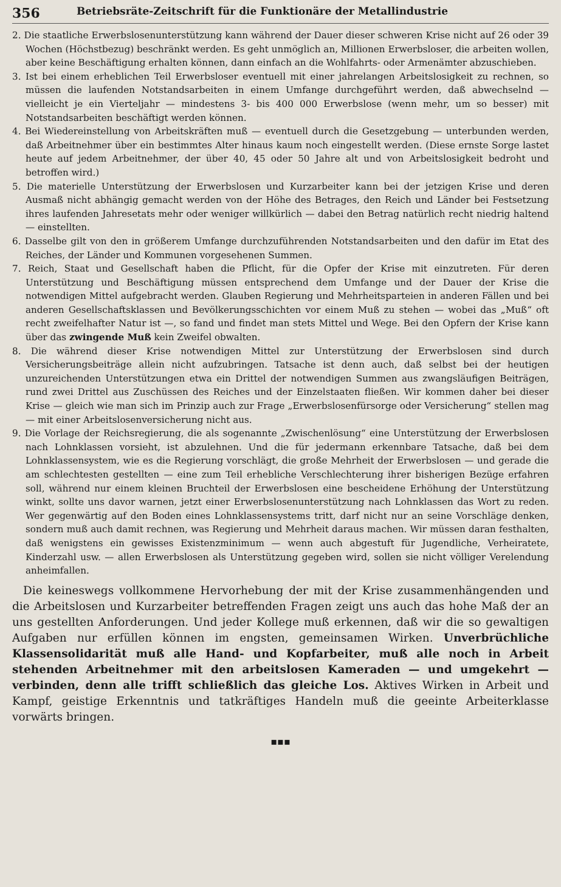356 Betriebsräte-Zeitschrift für die Funktionäre der Metallindustrie
2. Die staatliche Erwerbslosenunterstützung kann während der Dauer dieser schweren Krise nicht auf 26 oder 39 Wochen (Höchstbezug) beschränkt werden. Es geht unmöglich an, Millionen Erwerbsloser, die arbeiten wollen, aber keine Beschäftigung erhalten können, dann einfach an die Wohlfahrts- oder Armenämter abzuschieben.
3. Ist bei einem erheblichen Teil Erwerbsloser eventuell mit einer jahrelangen Arbeitslosigkeit zu rechnen, so müssen die laufenden Notstandsarbeiten in einem Umfange durchgeführt werden, daß abwechselnd — vielleicht je ein Vierteljahr — mindestens 3- bis 400 000 Erwerbslose (wenn mehr, um so besser) mit Notstandsarbeiten beschäftigt werden können.
4. Bei Wiedereinstellung von Arbeitskräften muß — eventuell durch die Gesetzgebung — unterbunden werden, daß Arbeitnehmer über ein bestimmtes Alter hinaus kaum noch eingestellt werden. (Diese ernste Sorge lastet heute auf jedem Arbeitnehmer, der über 40, 45 oder 50 Jahre alt und von Arbeitslosigkeit bedroht und betroffen wird.)
5. Die materielle Unterstützung der Erwerbslosen und Kurzarbeiter kann bei der jetzigen Krise und deren Ausmaß nicht abhängig gemacht werden von der Höhe des Betrages, den Reich und Länder bei Festsetzung ihres laufenden Jahresetats mehr oder weniger willkürlich — dabei den Betrag natürlich recht niedrig haltend — einstellten.
6. Dasselbe gilt von den in größerem Umfange durchzuführenden Notstandsarbeiten und den dafür im Etat des Reiches, der Länder und Kommunen vorgesehenen Summen.
7. Reich, Staat und Gesellschaft haben die Pflicht, für die Opfer der Krise mit einzutreten. Für deren Unterstützung und Beschäftigung müssen entsprechend dem Umfange und der Dauer der Krise die notwendigen Mittel aufgebracht werden. Glauben Regierung und Mehrheitsparteien in anderen Fällen und bei anderen Gesellschaftsklassen und Bevölkerungsschichten vor einem Muß zu stehen — wobei das „Muß“ oft recht zweifelhafter Natur ist —, so fand und findet man stets Mittel und Wege. Bei den Opfern der Krise kann über das zwingende Muß kein Zweifel obwalten.
8. Die während dieser Krise notwendigen Mittel zur Unterstützung der Erwerbslosen sind durch Versicherungsbeiträge allein nicht aufzubringen. Tatsache ist denn auch, daß selbst bei der heutigen unzureichenden Unterstützungen etwa ein Drittel der notwendigen Summen aus zwangsläufigen Beiträgen, rund zwei Drittel aus Zuschüssen des Reiches und der Einzelstaaten fließen. Wir kommen daher bei dieser Krise — gleich wie man sich im Prinzip auch zur Frage „Erwerbslosenfürsorge oder Versicherung“ stellen mag — mit einer Arbeitslosenversicherung nicht aus.
9. Die Vorlage der Reichsregierung, die als sogenannte „Zwischenlösung“ eine Unterstützung der Erwerbslosen nach Lohnklassen vorsieht, ist abzulehnen. Und die für jedermann erkennbare Tatsache, daß bei dem Lohnklassensystem, wie es die Regierung vorschlägt, die große Mehrheit der Erwerbslosen — und gerade die am schlechtesten gestellten — eine zum Teil erhebliche Verschlechterung ihrer bisherigen Bezüge erfahren soll, während nur einem kleinen Bruchteil der Erwerbslosen eine bescheidene Erhöhung der Unterstützung winkt, sollte uns davor warnen, jetzt einer Erwerbslosenunterstützung nach Lohnklassen das Wort zu reden. Wer gegenwärtig auf den Boden eines Lohnklassensystems tritt, darf nicht nur an seine Vorschläge denken, sondern muß auch damit rechnen, was Regierung und Mehrheit daraus machen. Wir müssen daran festhalten, daß wenigstens ein gewisses Existenzminimum — wenn auch abgestuft für Jugendliche, Verheiratete, Kinderzahl usw. — allen Erwerbslosen als Unterstützung gegeben wird, sollen sie nicht völliger Verelendung anheimfallen.
Die keineswegs vollkommene Hervorhebung der mit der Krise zusammenhängenden und die Arbeitslosen und Kurzarbeiter betreffenden Fragen zeigt uns auch das hohe Maß der an uns gestellten Anforderungen. Und jeder Kollege muß erkennen, daß wir die so gewaltigen Aufgaben nur erfüllen können im engsten, gemeinsamen Wirken. Unverbrüchliche Klassensolidarität muß alle Hand- und Kopfarbeiter, muß alle noch in Arbeit stehenden Arbeitnehmer mit den arbeitslosen Kameraden — und umgekehrt — verbinden, denn alle trifft schließlich das gleiche Los. Aktives Wirken in Arbeit und Kampf, geistige Erkenntnis und tatkräftiges Handeln muß die geeinte Arbeiterklasse vorwärts bringen.
▪▪▪